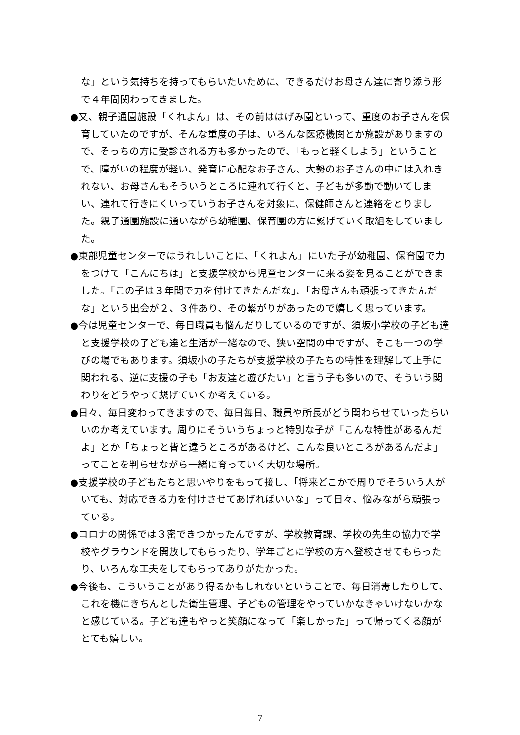な」という気持ちを持ってもらいたいために、できるだけお母さん達に寄り添う形で４年間関わってきました。
●又、親子通園施設「くれよん」は、その前ははげみ園といって、重度のお子さんを保育していたのですが、そんな重度の子は、いろんな医療機関とか施設がありますので、そっちの方に受診される方も多かったので、「もっと軽くしよう」ということで、障がいの程度が軽い、発育に心配なお子さん、大勢のお子さんの中には入れきれない、お母さんもそういうところに連れて行くと、子どもが多動で動いてしまい、連れて行きにくいっていうお子さんを対象に、保健師さんと連絡をとりました。親子通園施設に通いながら幼稚園、保育園の方に繋げていく取組をしていました。
●東部児童センターではうれしいことに、「くれよん」にいた子が幼稚園、保育園で力をつけて「こんにちは」と支援学校から児童センターに来る姿を見ることができました。「この子は３年間で力を付けてきたんだな」、「お母さんも頑張ってきたんだな」という出会が２、３件あり、その繋がりがあったので嬉しく思っています。
●今は児童センターで、毎日職員も悩んだりしているのですが、須坂小学校の子ども達と支援学校の子ども達と生活が一緒なので、狭い空間の中ですが、そこも一つの学びの場でもあります。須坂小の子たちが支援学校の子たちの特性を理解して上手に関われる、逆に支援の子も「お友達と遊びたい」と言う子も多いので、そういう関わりをどうやって繋げていくか考えている。
●日々、毎日変わってきますので、毎日毎日、職員や所長がどう関わらせていったらいいのか考えています。周りにそういうちょっと特別な子が「こんな特性があるんだよ」とか「ちょっと皆と違うところがあるけど、こんな良いところがあるんだよ」ってことを判らせながら一緒に育っていく大切な場所。
●支援学校の子どもたちと思いやりをもって接し、「将来どこかで周りでそういう人がいても、対応できる力を付けさせてあげればいいな」って日々、悩みながら頑張っている。
●コロナの関係では３密できつかったんですが、学校教育課、学校の先生の協力で学校やグラウンドを開放してもらったり、学年ごとに学校の方へ登校させてもらったり、いろんな工夫をしてもらってありがたかった。
●今後も、こういうことがあり得るかもしれないということで、毎日消毒したりして、これを機にきちんとした衛生管理、子どもの管理をやっていかなきゃいけないかなと感じている。子ども達もやっと笑顔になって「楽しかった」って帰ってくる顔がとても嬉しい。
7